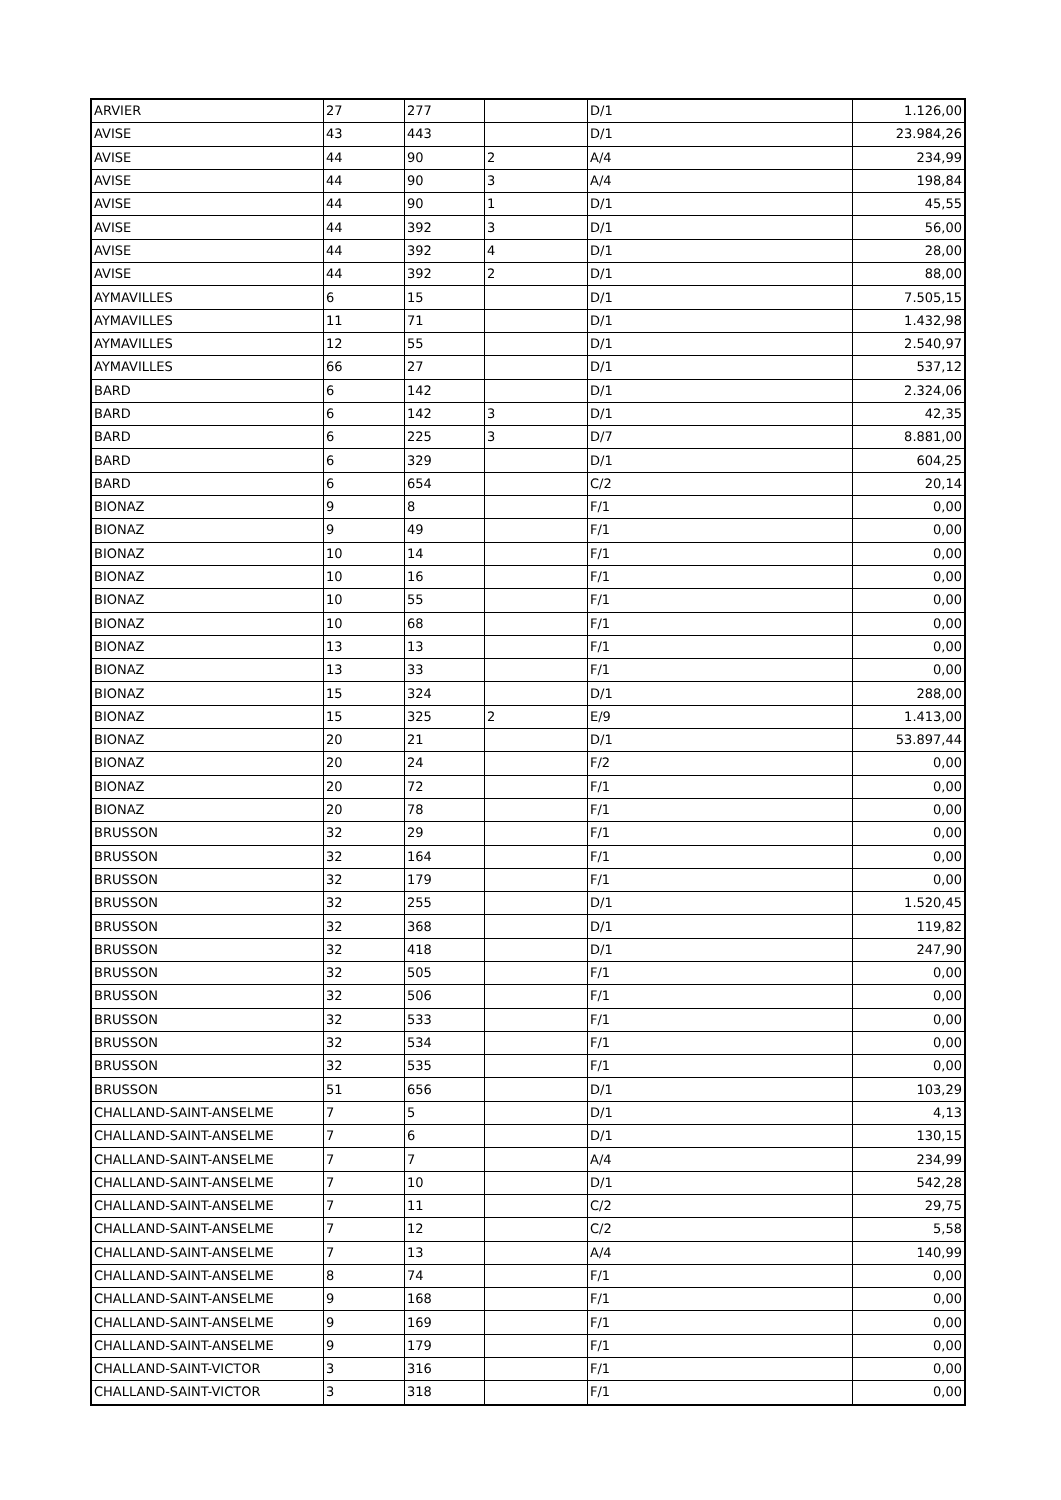| ARVIER | 27 | 277 | | D/1 | 1.126,00 |
| AVISE | 43 | 443 | | D/1 | 23.984,26 |
| AVISE | 44 | 90 | 2 | A/4 | 234,99 |
| AVISE | 44 | 90 | 3 | A/4 | 198,84 |
| AVISE | 44 | 90 | 1 | D/1 | 45,55 |
| AVISE | 44 | 392 | 3 | D/1 | 56,00 |
| AVISE | 44 | 392 | 4 | D/1 | 28,00 |
| AVISE | 44 | 392 | 2 | D/1 | 88,00 |
| AYMAVILLES | 6 | 15 | | D/1 | 7.505,15 |
| AYMAVILLES | 11 | 71 | | D/1 | 1.432,98 |
| AYMAVILLES | 12 | 55 | | D/1 | 2.540,97 |
| AYMAVILLES | 66 | 27 | | D/1 | 537,12 |
| BARD | 6 | 142 | | D/1 | 2.324,06 |
| BARD | 6 | 142 | 3 | D/1 | 42,35 |
| BARD | 6 | 225 | 3 | D/7 | 8.881,00 |
| BARD | 6 | 329 | | D/1 | 604,25 |
| BARD | 6 | 654 | | C/2 | 20,14 |
| BIONAZ | 9 | 8 | | F/1 | 0,00 |
| BIONAZ | 9 | 49 | | F/1 | 0,00 |
| BIONAZ | 10 | 14 | | F/1 | 0,00 |
| BIONAZ | 10 | 16 | | F/1 | 0,00 |
| BIONAZ | 10 | 55 | | F/1 | 0,00 |
| BIONAZ | 10 | 68 | | F/1 | 0,00 |
| BIONAZ | 13 | 13 | | F/1 | 0,00 |
| BIONAZ | 13 | 33 | | F/1 | 0,00 |
| BIONAZ | 15 | 324 | | D/1 | 288,00 |
| BIONAZ | 15 | 325 | 2 | E/9 | 1.413,00 |
| BIONAZ | 20 | 21 | | D/1 | 53.897,44 |
| BIONAZ | 20 | 24 | | F/2 | 0,00 |
| BIONAZ | 20 | 72 | | F/1 | 0,00 |
| BIONAZ | 20 | 78 | | F/1 | 0,00 |
| BRUSSON | 32 | 29 | | F/1 | 0,00 |
| BRUSSON | 32 | 164 | | F/1 | 0,00 |
| BRUSSON | 32 | 179 | | F/1 | 0,00 |
| BRUSSON | 32 | 255 | | D/1 | 1.520,45 |
| BRUSSON | 32 | 368 | | D/1 | 119,82 |
| BRUSSON | 32 | 418 | | D/1 | 247,90 |
| BRUSSON | 32 | 505 | | F/1 | 0,00 |
| BRUSSON | 32 | 506 | | F/1 | 0,00 |
| BRUSSON | 32 | 533 | | F/1 | 0,00 |
| BRUSSON | 32 | 534 | | F/1 | 0,00 |
| BRUSSON | 32 | 535 | | F/1 | 0,00 |
| BRUSSON | 51 | 656 | | D/1 | 103,29 |
| CHALLAND-SAINT-ANSELME | 7 | 5 | | D/1 | 4,13 |
| CHALLAND-SAINT-ANSELME | 7 | 6 | | D/1 | 130,15 |
| CHALLAND-SAINT-ANSELME | 7 | 7 | | A/4 | 234,99 |
| CHALLAND-SAINT-ANSELME | 7 | 10 | | D/1 | 542,28 |
| CHALLAND-SAINT-ANSELME | 7 | 11 | | C/2 | 29,75 |
| CHALLAND-SAINT-ANSELME | 7 | 12 | | C/2 | 5,58 |
| CHALLAND-SAINT-ANSELME | 7 | 13 | | A/4 | 140,99 |
| CHALLAND-SAINT-ANSELME | 8 | 74 | | F/1 | 0,00 |
| CHALLAND-SAINT-ANSELME | 9 | 168 | | F/1 | 0,00 |
| CHALLAND-SAINT-ANSELME | 9 | 169 | | F/1 | 0,00 |
| CHALLAND-SAINT-ANSELME | 9 | 179 | | F/1 | 0,00 |
| CHALLAND-SAINT-VICTOR | 3 | 316 | | F/1 | 0,00 |
| CHALLAND-SAINT-VICTOR | 3 | 318 | | F/1 | 0,00 |